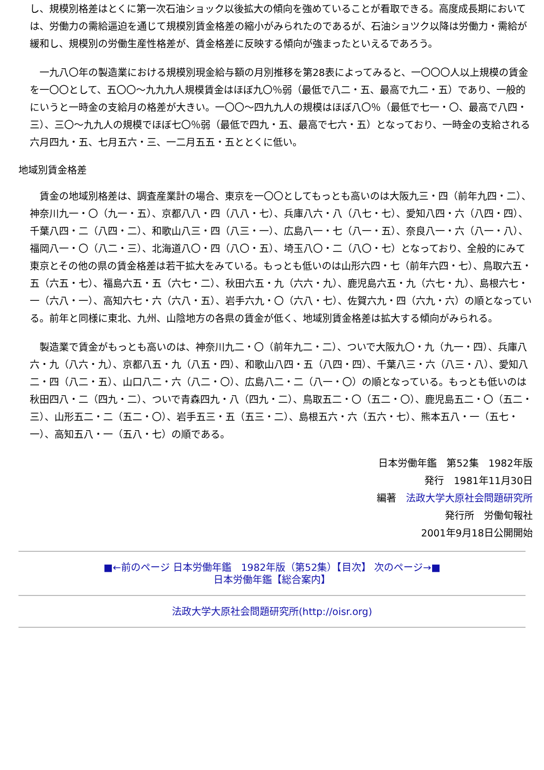し、規模別格差はとくに第一次石油ショック以後拡大の傾向を強めていることが看取できる。高度成長期においては、労働力の需給逼迫を通じて規模別賃金格差の縮小がみられたのであるが、石油ショツク以降は労働力・需給が緩和し、規模別の労働生産性格差が、賃金格差に反映する傾向が強まったといえるであろう。
　一九八〇年の製造業における規模別現金給与額の月別推移を第28表によってみると、一〇〇〇人以上規模の賃金を一〇〇として、五〇〇～九九九人規模賃金はほぼ九〇％弱（最低で八二・五、最高で九二・五）であり、一般的にいうと一時金の支給月の格差が大きい。一〇〇～四九九人の規模はほぼ八〇％（最低で七一・〇、最高で八四・三）、三〇～九九人の規模でほぼ七〇％弱（最低で四九・五、最高で七六・五）となっており、一時金の支給される六月四九・五、七月五六・三、一二月五五・五ととくに低い。
地域別賃金格差
　賃金の地域別格差は、調査産業計の場合、東京を一〇〇としてもっとも高いのは大阪九三・四（前年九四・二）、神奈川九一・〇（九一・五）、京都八八・四（八八・七）、兵庫八六・八（八七・七）、愛知八四・六（八四・四）、千葉八四・二（八四・二）、和歌山八三・四（八三・一）、広島八一・七（八一・五）、奈良八一・六（八一・八）、福岡八一・〇（八二・三）、北海道八〇・四（八〇・五）、埼玉八〇・二（八〇・七）となっており、全般的にみて東京とその他の県の賃金格差は若干拡大をみている。もっとも低いのは山形六四・七（前年六四・七）、鳥取六五・五（六五・七）、福島六五・五（六七・二）、秋田六五・九（六六・九）、鹿児島六五・九（六七・九）、島根六七・一（六八・一）、高知六七・六（六八・五）、岩手六九・〇（六八・七）、佐賀六九・四（六九・六）の順となっている。前年と同様に東北、九州、山陰地方の各県の賃金が低く、地域別賃金格差は拡大する傾向がみられる。
　製造業で賃金がもっとも高いのは、神奈川九二・〇（前年九二・二）、ついで大阪九〇・九（九一・四）、兵庫八六・九（八六・九）、京都八五・九（八五・四）、和歌山八四・五（八四・四）、千葉八三・六（八三・八）、愛知八二・四（八二・五）、山口八二・六（八二・〇）、広島八二・二（八一・〇）の順となっている。もっとも低いのは秋田四八・二（四九・二）、ついで青森四九・八（四九・二）、鳥取五二・〇（五二・〇）、鹿児島五二・〇（五二・三）、山形五二・二（五二・〇）、岩手五三・五（五三・二）、島根五六・六（五六・七）、熊本五八・一（五七・一）、高知五八・一（五八・七）の順である。
日本労働年鑑　第52集　1982年版
発行　1981年11月30日
編著　法政大学大原社会問題研究所
発行所　労働旬報社
2001年9月18日公開開始
■←前のページ 日本労働年鑑　1982年版（第52集）【目次】 次のページ→■
日本労働年鑑【総合案内】
法政大学大原社会問題研究所(http://oisr.org)